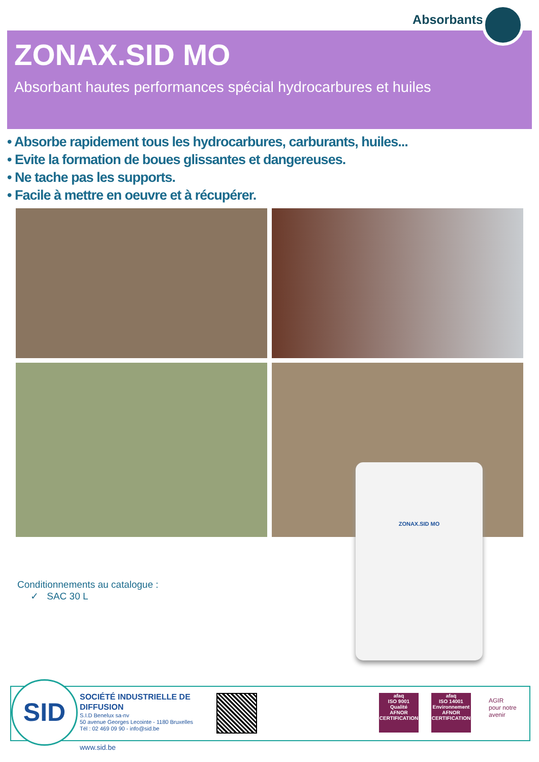Absorbants
ZONAX.SID MO
Absorbant hautes performances spécial hydrocarbures et huiles
• Absorbe rapidement tous les hydrocarbures, carburants, huiles...
• Evite la formation de boues glissantes et dangereuses.
• Ne tache pas les supports.
• Facile à mettre en oeuvre et à récupérer.
ZONAX.SID MO
Conditionnements au catalogue :
✓ SAC 30 L
SID
SOCIÉTÉ INDUSTRIELLE DE
DIFFUSION
S.I.D Benelux sa-nv
50 avenue Georges Lecointe - 1180 Bruxelles
Tél : 02 469 09 90 - info@sid.be
afaq
ISO 9001
Qualité
AFNOR CERTIFICATION
afaq
ISO 14001
Environnement
AFNOR CERTIFICATION
AGIR
pour notre avenir
www.sid.be